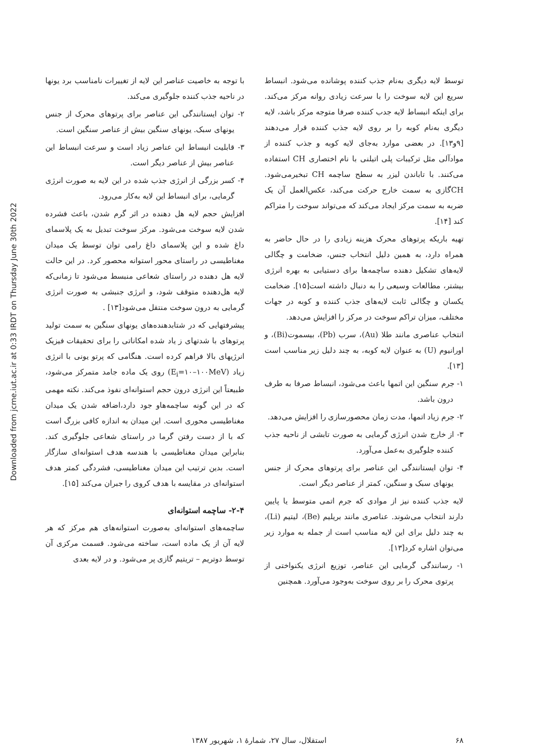Downloaded from jcme.iut.ac.ir at 0:33 IRDT on Thursday June 30th 2022
توسط لایه دیگری به‌نام جذب کننده پوشانده می‌شود. انبساط سریع این لایه سوخت را با سرعت زیادی روانه مرکز می‌کند. برای اینکه انبساط لایه جدب کننده صرفا متوجه مرکز باشد، لایه دیگری به‌نام کوبه را بر روی لایه جذب کننده قرار می‌دهند [۹و۱۳]. در بعضی موارد به‌جای لایه کوبه و جذب کننده از موادآلی مثل ترکیبات پلی اتیلنی با نام اختصاری CH استفاده می‌کنند. با تاباندن لیزر به سطح ساچمه CH تبخیرمی‌شود. CHگازی به سمت خارج حرکت می‌کند، عکس‌العمل آن یک ضربه به سمت مرکز ایجاد می‌کند که می‌تواند سوخت را متراکم کند [۱۴].
تهیه باریکه پرتوهای محرک هزینه زیادی را در حال حاضر به همراه دارد، به همین دلیل انتخاب جنس، ضخامت و چگالی لایه‌های تشکیل دهنده ساچمه‌ها برای دستیابی به بهره انرژی بیشتر، مطالعات وسیعی را به دنبال داشته است[۱۵]. ضخامت یکسان و چگالی ثابت لایه‌های جذب کننده و کوبه در جهات مختلف، میزان تراکم سوخت در مرکز را افزایش می‌دهد.
انتخاب عناصری مانند طلا (Au)، سرب (Pb)، بیسموت(Bi)، و اورانیوم (U) به عنوان لایه کوبه، به چند دلیل زیر مناسب است [۱۳].
۱- جرم سنگین این اتمها باعث می‌شود، انبساط صرفا به طرف درون باشد.
۲- جرم زیاد اتمها، مدت زمان محصورسازی را افزایش می‌دهد.
۳- از خارج شدن انرژی گرمایی به صورت تابشی از ناحیه جذب کننده جلوگیری به‌عمل می‌آورد.
۴- توان ایستانندگی این عناصر برای پرتوهای محرک از جنس یونهای سبک و سنگین، کمتر از عناصر دیگر است.
لایه جذب کننده نیز از موادی که جرم اتمی متوسط یا پایین دارند انتخاب می‌شوند. عناصری مانند بریلیم (Be)، لیتیم (Li)، به چند دلیل برای این لایه مناسب است از جمله به موارد زیر می‌توان اشاره کرد[۱۳].
۱- رسانندگی گرمایی این عناصر، توزیع انرژی یکنواختی از پرتوی محرک را بر روی سوخت به‌وجود می‌آورد. همچنین
با توجه به خاصیت عناصر این لایه از تغییرات نامناسب برد یونها در ناحیه جذب کننده جلوگیری می‌کند.
۲- توان ایستانندگی این عناصر برای پرتوهای محرک از جنس یونهای سبک. یونهای سنگین بیش از عناصر سنگین است.
۳- قابلیت انبساط این عناصر زیاد است و سرعت انبساط این عناصر بیش از عناصر دیگر است.
۴- کسر بزرگی از انرژی جذب شده در این لایه به صورت انرژی گرمایی، برای انبساط این لایه به‌کار می‌رود.
افزایش حجم لایه هل دهنده در اثر گرم شدن، باعث فشرده شدن لایه سوخت می‌شود. مرکز سوخت تبدیل به یک پلاسمای داغ شده و این پلاسمای داغ رامی توان توسط یک میدان مغناطیسی در راستای محور استوانه محصور کرد. در این حالت لایه هل دهنده در راستای شعاعی منبسط می‌شود تا زمانی‌که لایه هل‌دهنده متوقف شود، و انرژی جنبشی به صورت انرژی گرمایی به درون سوخت منتقل می‌شود[۱۳] .
پیشرفتهایی که در شتابدهنده‌های یونهای سنگین به سمت تولید پرتوهای با شدتهای ز یاد شده امکاناتی را برای تحقیقات فیزیک انرژیهای بالا فراهم کرده است. هنگامی که پرتو یونی با انرژی زیاد (E<sub>i</sub>=۱۰–۱۰۰MeV) روی یک ماده جامد متمرکز می‌شود، طبیعتاً این انرژی درون حجم استوانه‌ای نفوذ می‌کند. نکته مهمی که در این گونه ساچمه‌هاو جود دارد،اضافه شدن یک میدان مغناطیسی محوری است. این میدان به اندازه کافی بزرگ است که با از دست رفتن گرما در راستای شعاعی جلوگیری کند. بنابراین میدان مغناطیسی با هندسه هدف استوانه‌ای سازگار است. بدین ترتیب این میدان مغناطیسی، فشردگی کمتر هدف استوانه‌ای در مقایسه با هدف کروی را جبران می‌کند [۱۵].
۲-۴- ساچمه استوانه‌ای
ساچمه‌های استوانه‌ای به‌صورت استوانه‌های هم مرکز که هر لایه آن از یک ماده است، ساخته می‌شود. قسمت مرکزی آن توسط دوتریم – تریتیم گازی پر می‌شود. و در لایه بعدی
۶۸ استقلال، سال ۲۷، شمارهٔ ۱، شهریور ۱۳۸۷